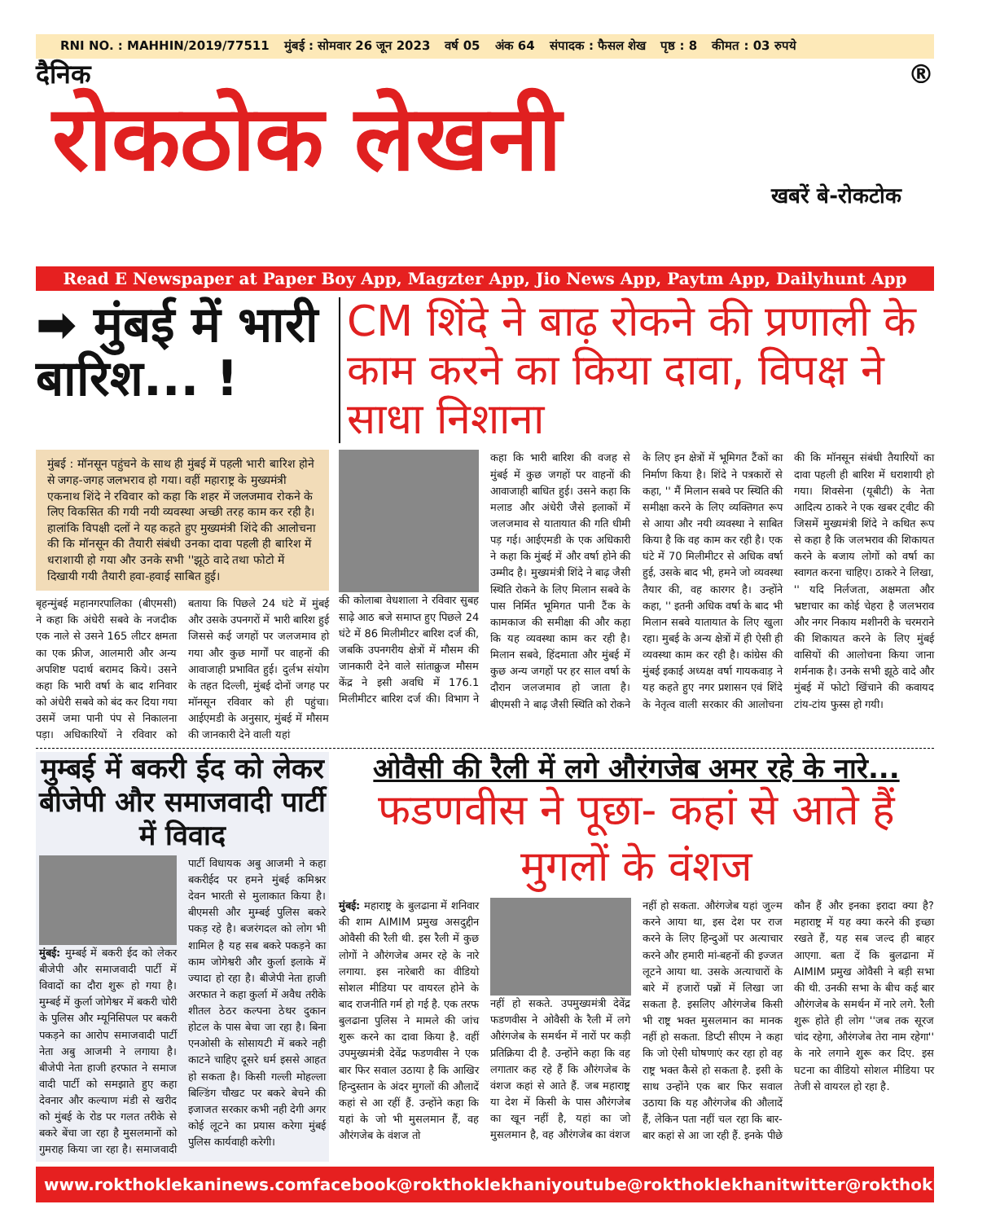RNI NO. : MAHHIN/2019/77511 मुंबई : सोमवार 26 जून 2023 वर्ष 05 अंक 64 संपादक : फैसल शेख पृष्ठ : 8 कीमत : 03 रुपये
दैनिक ®
रोकठोक लेखनी
खबरें बे-रोकटोक
Read E Newspaper at Paper Boy App, Magzter App, Jio News App, Paytm App, Dailyhunt App
➡ मुंबई में भारी बारिश... !
CM शिंदे ने बाढ़ रोकने की प्रणाली के काम करने का किया दावा, विपक्ष ने साधा निशाना
मुंबई : मॉनसून पहुंचने के साथ ही मुंबई में पहली भारी बारिश होने से जगह-जगह जलभराव हो गया। वहीं महाराष्ट्र के मुख्यमंत्री एकनाथ शिंदे ने रविवार को कहा कि शहर में जलजमाव रोकने के लिए विकसित की गयी नयी व्यवस्था अच्छी तरह काम कर रही है। हालांकि विपक्षी दलों ने यह कहते हुए मुख्यमंत्री शिंदे की आलोचना की कि मॉनसून की तैयारी संबंधी उनका दावा पहली ही बारिश में धराशायी हो गया और उनके सभी ''झूठे वादे तथा फोटो में दिखायी गयी तैयारी हवा-हवाई साबित हुई।
बृहन्मुंबई महानगरपालिका (बीएमसी) ने कहा कि अंधेरी सबवे के नजदीक एक नाले से उसने 165 लीटर क्षमता का एक फ्रीज, आलमारी और अन्य अपशिष्ट पदार्थ बरामद किये। उसने कहा कि भारी वर्षा के बाद शनिवार को अंधेरी सबवे को बंद कर दिया गया उसमें जमा पानी पंप से निकालना पड़ा। अधिकारियों ने रविवार को बताया कि पिछले 24 घंटे में मुंबई और उसके उपनगरों में भारी बारिश हुई जिससे कई जगहों पर जलजमाव हो गया और कुछ मार्गों पर वाहनों की आवाजाही प्रभावित हुई। दुर्लभ संयोग के तहत दिल्ली, मुंबई दोनों जगह पर मॉनसून रविवार को ही पहुंचा। आईएमडी के अनुसार, मुंबई में मौसम की जानकारी देने वाली यहां
की कोलाबा वेधशाला ने रविवार सुबह साढ़े आठ बजे समाप्त हुए पिछले 24 घंटे में 86 मिलीमीटर बारिश दर्ज की, जबकि उपनगरीय क्षेत्रों में मौसम की जानकारी देने वाले सांताक्रुज मौसम केंद्र ने इसी अवधि में 176.1 मिलीमीटर बारिश दर्ज की। विभाग ने कहा कि भारी बारिश की वजह से मुंबई में कुछ जगहों पर वाहनों की आवाजाही बाधित हुई। उसने कहा कि मलाड और अंधेरी जैसे इलाकों में जलजमाव से यातायात की गति धीमी पड़ गई। आईएमडी के एक अधिकारी ने कहा कि मुंबई में और वर्षा होने की उम्मीद है। मुख्यमंत्री शिंदे ने बाढ़ जैसी स्थिति रोकने के लिए मिलान सबवे के पास निर्मित भूमिगत पानी टैंक के कामकाज की समीक्षा की और कहा कि यह व्यवस्था काम कर रही है। मिलान सबवे, हिंदमाता और मुंबई में कुछ अन्य जगहों पर हर साल वर्षा के दौरान जलजमाव हो जाता है। बीएमसी ने बाढ़ जैसी स्थिति को रोकने के लिए इन क्षेत्रों में भूमिगत टैंकों का निर्माण किया है। शिंदे ने पत्रकारों से कहा, '' मैं मिलान सबवे पर स्थिति की समीक्षा करने के लिए व्यक्तिगत रूप से आया और नयी व्यवस्था ने साबित किया है कि वह काम कर रही है। एक घंटे में 70 मिलीमीटर से अधिक वर्षा हुई, उसके बाद भी, हमने जो व्यवस्था तैयार की, वह कारगर है। उन्होंने कहा, '' इतनी अधिक वर्षा के बाद भी मिलान सबवे यातायात के लिए खुला रहा। मुबई के अन्य क्षेत्रों में ही ऐसी ही व्यवस्था काम कर रही है। कांग्रेस की मुंबई इकाई अध्यक्ष वर्षा गायकवाड़ ने यह कहते हुए नगर प्रशासन एवं शिंदे के नेतृत्व वाली सरकार की आलोचना की कि मॉनसून संबंधी तैयारियों का दावा पहली ही बारिश में धराशायी हो गया। शिवसेना (यूबीटी) के नेता आदित्य ठाकरे ने एक खबर ट्वीट की जिसमें मुख्यमंत्री शिंदे ने कथित रूप से कहा है कि जलभराव की शिकायत करने के बजाय लोगों को वर्षा का स्वागत करना चाहिए। ठाकरे ने लिखा, '' यदि निर्लजता, अक्षमता और भ्रष्टाचार का कोई चेहरा है जलभराव और नगर निकाय मशीनरी के चरमराने की शिकायत करने के लिए मुंबई वासियों की आलोचना किया जाना शर्मनाक है। उनके सभी झूठे वादे और मुंबई में फोटो खिंचाने की कवायद टांय-टांय फुस्स हो गयी।
मुम्बई में बकरी ईद को लेकर बीजेपी और समाजवादी पार्टी में विवाद
मुंबई: मुम्बई में बकरी ईद को लेकर बीजेपी और समाजवादी पार्टी में विवादों का दौरा शुरू हो गया है। मुम्बई में कुर्ला जोगेश्वर में बकरी चोरी के पुलिस और म्यूनिसिपल पर बकरी पकड़ने का आरोप समाजवादी पार्टी नेता अबु आजमी ने लगाया है। बीजेपी नेता हाजी हरफात ने समाज वादी पार्टी को समझाते हुए कहा देवनार और कल्याण मंडी से खरीद को मुंबई के रोड पर गलत तरीके से बकरे बेंचा जा रहा है मुसलमानों को गुमराह किया जा रहा है। समाजवादी पार्टी विधायक अबु आजमी ने कहा बकरीईद पर हमने मुंबई कमिश्नर देवन भारती से मुलाकात किया है। बीएमसी और मुम्बई पुलिस बकरे पकड़ रहे है। बजरंगदल को लोग भी शामिल है यह सब बकरे पकड़ने का काम जोगेश्वरी और कुर्ला इलाके में ज्यादा हो रहा है। बीजेपी नेता हाजी अरफात ने कहा कुर्ला में अवैध तरीके शीतल ठेठर कल्पना ठेथर दुकान होटल के पास बेचा जा रहा है। बिना एनओसी के सोसायटी में बकरे नही काटने चाहिए दूसरे धर्म इससे आहत हो सकता है। किसी गल्ली मोहल्ला बिल्डिंग चौखट पर बकरे बेचने की इजाजत सरकार कभी नही देगी अगर कोई लूटने का प्रयास करेगा मुंबई पुलिस कार्यवाही करेगी।
ओवैसी की रैली में लगे औरंगजेब अमर रहे के नारे...
फडणवीस ने पूछा- कहां से आते हैं मुगलों के वंशज
मुंबई: महाराष्ट्र के बुलढाना में शनिवार की शाम AIMIM प्रमुख असदुद्दीन ओवैसी की रैली थी. इस रैली में कुछ लोगों ने औरंगजेब अमर रहे के नारे लगाया. इस नारेबारी का वीडियो सोशल मीडिया पर वायरल होने के बाद राजनीति गर्म हो गई है. एक तरफ बुलढाना पुलिस ने मामले की जांच शुरू करने का दावा किया है. वहीं उपमुख्यमंत्री देवेंद्र फडणवीस ने एक बार फिर सवाल उठाया है कि आखिर हिन्दुस्तान के अंदर मुगलों की औलादें कहां से आ रहीं हैं. उन्होंने कहा कि यहां के जो भी मुसलमान हैं, वह औरंगजेब के वंशज तो
नहीं हो सकते. उपमुख्यमंत्री देवेंद्र फडणवीस ने ओवैसी के रैली में लगे औरंगजेब के समर्थन में नारों पर कड़ी प्रतिक्रिया दी है. उन्होंने कहा कि वह लगातार कह रहे हैं कि औरंगजेब के वंशज कहां से आते हैं. जब महाराष्ट्र या देश में किसी के पास औरंगजेब का खून नहीं है, यहां का जो मुसलमान है, वह औरंगजेब का वंशज नहीं हो सकता. औरंगजेब यहां जुल्म करने आया था, इस देश पर राज करने के लिए हिन्दुओं पर अत्याचार करने और हमारी मां-बहनों की इज्जत लूटने आया था. उसके अत्याचारों के बारे में हजारों पन्नों में लिखा जा सकता है. इसलिए औरंगजेब किसी भी राष्ट्र भक्त मुसलमान का मानक नहीं हो सकता. डिप्टी सीएम ने कहा कि जो ऐसी घोषणाएं कर रहा हो वह राष्ट्र भक्त कैसे हो सकता है. इसी के साथ उन्होंने एक बार फिर सवाल उठाया कि यह औरंगजेब की औलादें हैं, लेकिन पता नहीं चल रहा कि बार-बार कहां से आ जा रही हैं. इनके पीछे कौन हैं और इनका इरादा क्या है? महाराष्ट्र में यह क्या करने की इच्छा रखते हैं, यह सब जल्द ही बाहर आएगा. बता दें कि बुलढाना में AIMIM प्रमुख ओवैसी ने बड़ी सभा की थी. उनकी सभा के बीच कई बार औरंगजेब के समर्थन में नारे लगे. रैली शुरू होते ही लोग ''जब तक सूरज चांद रहेगा, औरंगजेब तेरा नाम रहेगा'' के नारे लगाने शुरू कर दिए. इस घटना का वीडियो सोशल मीडिया पर तेजी से वायरल हो रहा है.
www.rokthoklekaninews.com facebook@rokthoklekhani youtube@rokthoklekhani twitter@rokthoklekhani